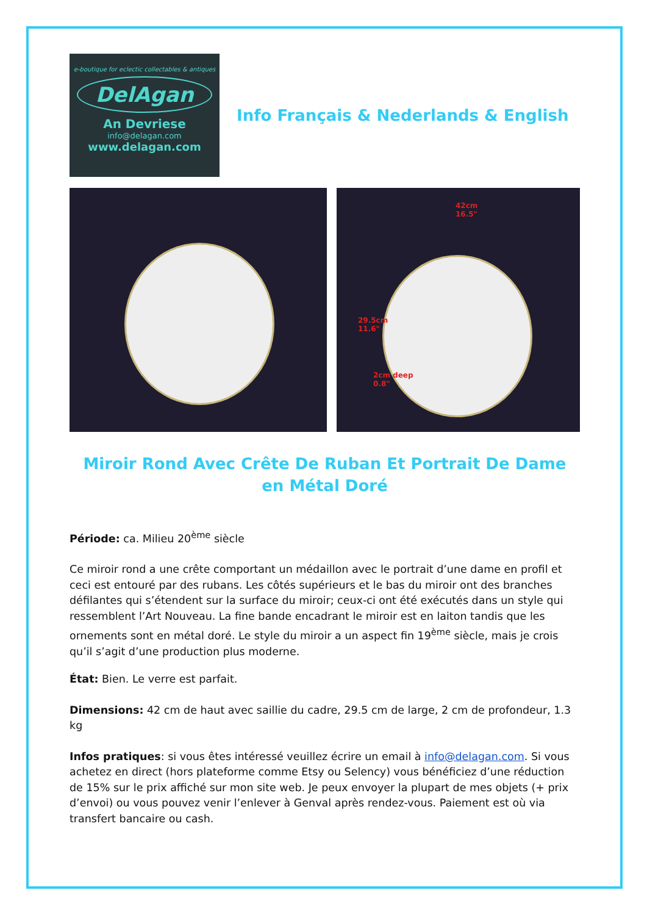e-boutique for eclectic collectables & antiques
DelAgan
An Devriese
info@delagan.com
www.delagan.com
Info Français & Nederlands & English
42cm
16.5"
29.5cm
11.6"
2cm deep
0.8"
Miroir Rond Avec Crête De Ruban Et Portrait De Dame en Métal Doré
Période: ca. Milieu 20<sup>ème</sup> siècle
Ce miroir rond a une crête comportant un médaillon avec le portrait d’une dame en profil et ceci est entouré par des rubans. Les côtés supérieurs et le bas du miroir ont des branches défilantes qui s’étendent sur la surface du miroir; ceux-ci ont été exécutés dans un style qui ressemblent l’Art Nouveau. La fine bande encadrant le miroir est en laiton tandis que les ornements sont en métal doré. Le style du miroir a un aspect fin 19<sup>ème</sup> siècle, mais je crois qu’il s’agit d’une production plus moderne.
État: Bien. Le verre est parfait.
Dimensions: 42 cm de haut avec saillie du cadre, 29.5 cm de large, 2 cm de profondeur, 1.3 kg
Infos pratiques: si vous êtes intéressé veuillez écrire un email à info@delagan.com. Si vous achetez en direct (hors plateforme comme Etsy ou Selency) vous bénéficiez d’une réduction de 15% sur le prix affiché sur mon site web. Je peux envoyer la plupart de mes objets (+ prix d’envoi) ou vous pouvez venir l’enlever à Genval après rendez-vous. Paiement est où via transfert bancaire ou cash.